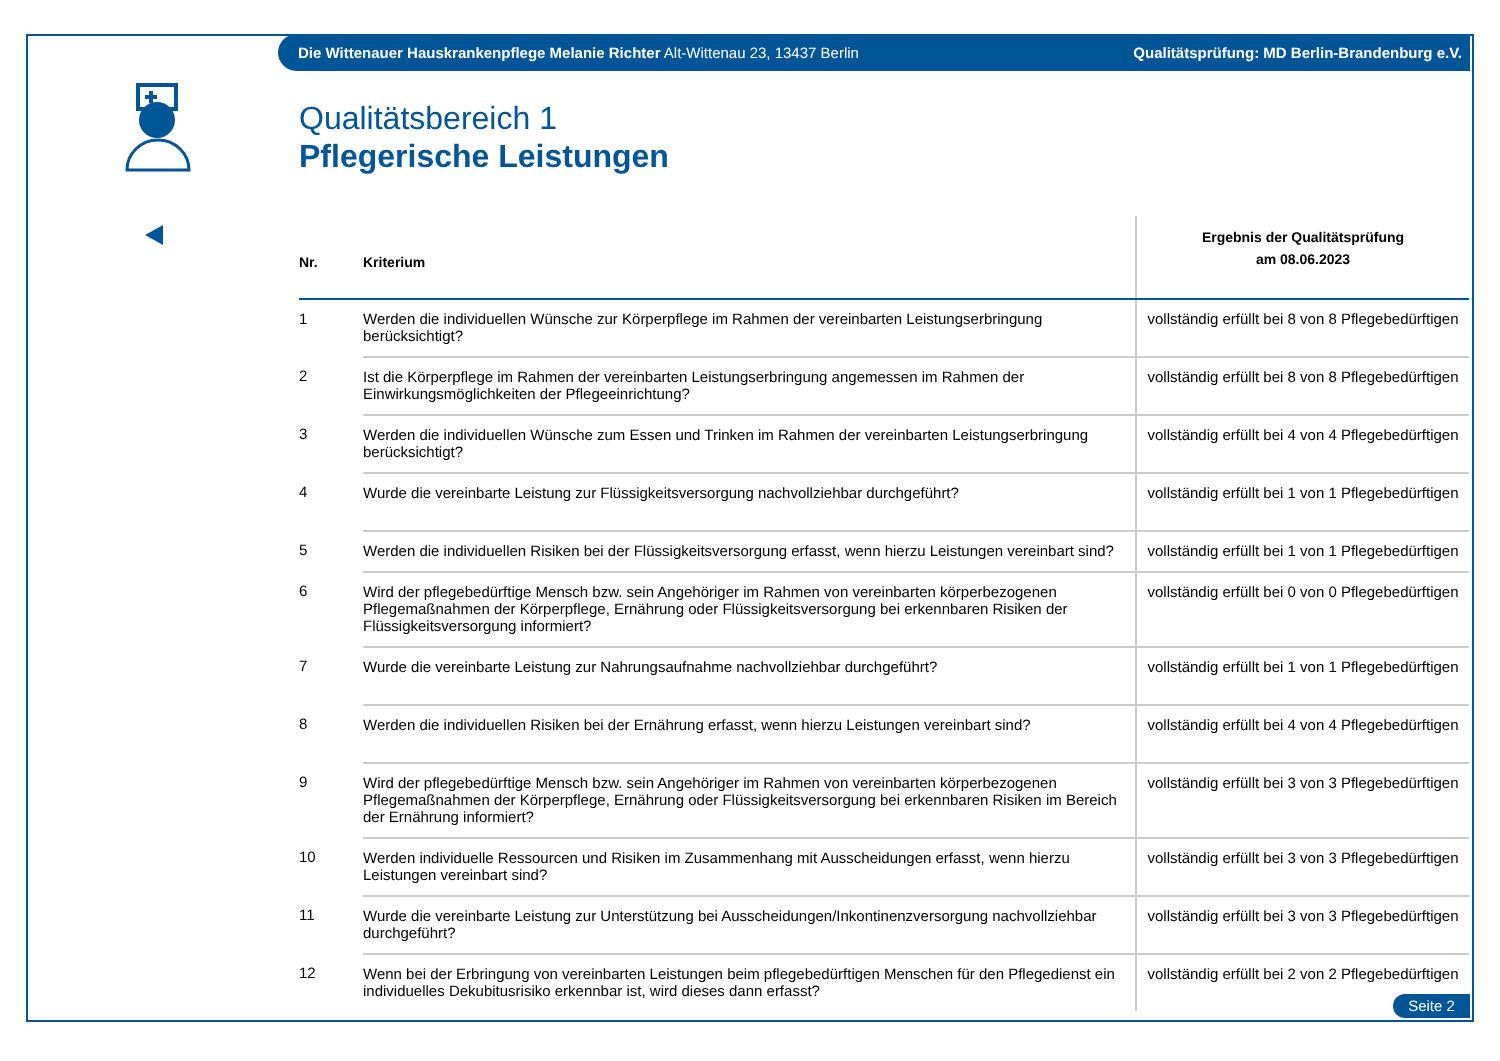Die Wittenauer Hauskrankenpflege Melanie Richter Alt-Wittenau 23, 13437 Berlin Qualitätsprüfung: MD Berlin-Brandenburg e.V.
Qualitätsbereich 1
Pflegerische Leistungen
| Nr. | Kriterium | Ergebnis der Qualitätsprüfung am 08.06.2023 |
| --- | --- | --- |
| 1 | Werden die individuellen Wünsche zur Körperpflege im Rahmen der vereinbarten Leistungserbringung berücksichtigt? | vollständig erfüllt bei 8 von 8 Pflegebedürftigen |
| 2 | Ist die Körperpflege im Rahmen der vereinbarten Leistungserbringung angemessen im Rahmen der Einwirkungsmöglichkeiten der Pflegeeinrichtung? | vollständig erfüllt bei 8 von 8 Pflegebedürftigen |
| 3 | Werden die individuellen Wünsche zum Essen und Trinken im Rahmen der vereinbarten Leistungserbringung berücksichtigt? | vollständig erfüllt bei 4 von 4 Pflegebedürftigen |
| 4 | Wurde die vereinbarte Leistung zur Flüssigkeitsversorgung nachvollziehbar durchgeführt? | vollständig erfüllt bei 1 von 1 Pflegebedürftigen |
| 5 | Werden die individuellen Risiken bei der Flüssigkeitsversorgung erfasst, wenn hierzu Leistungen vereinbart sind? | vollständig erfüllt bei 1 von 1 Pflegebedürftigen |
| 6 | Wird der pflegebedürftige Mensch bzw. sein Angehöriger im Rahmen von vereinbarten körperbezogenen Pflegemaßnahmen der Körperpflege, Ernährung oder Flüssigkeitsversorgung bei erkennbaren Risiken der Flüssigkeitsversorgung informiert? | vollständig erfüllt bei 0 von 0 Pflegebedürftigen |
| 7 | Wurde die vereinbarte Leistung zur Nahrungsaufnahme nachvollziehbar durchgeführt? | vollständig erfüllt bei 1 von 1 Pflegebedürftigen |
| 8 | Werden die individuellen Risiken bei der Ernährung erfasst, wenn hierzu Leistungen vereinbart sind? | vollständig erfüllt bei 4 von 4 Pflegebedürftigen |
| 9 | Wird der pflegebedürftige Mensch bzw. sein Angehöriger im Rahmen von vereinbarten körperbezogenen Pflegemaßnahmen der Körperpflege, Ernährung oder Flüssigkeitsversorgung bei erkennbaren Risiken im Bereich der Ernährung informiert? | vollständig erfüllt bei 3 von 3 Pflegebedürftigen |
| 10 | Werden individuelle Ressourcen und Risiken im Zusammenhang mit Ausscheidungen erfasst, wenn hierzu Leistungen vereinbart sind? | vollständig erfüllt bei 3 von 3 Pflegebedürftigen |
| 11 | Wurde die vereinbarte Leistung zur Unterstützung bei Ausscheidungen/Inkontinenzversorgung nachvollziehbar durchgeführt? | vollständig erfüllt bei 3 von 3 Pflegebedürftigen |
| 12 | Wenn bei der Erbringung von vereinbarten Leistungen beim pflegebedürftigen Menschen für den Pflegedienst ein individuelles Dekubitusrisiko erkennbar ist, wird dieses dann erfasst? | vollständig erfüllt bei 2 von 2 Pflegebedürftigen |
Seite 2